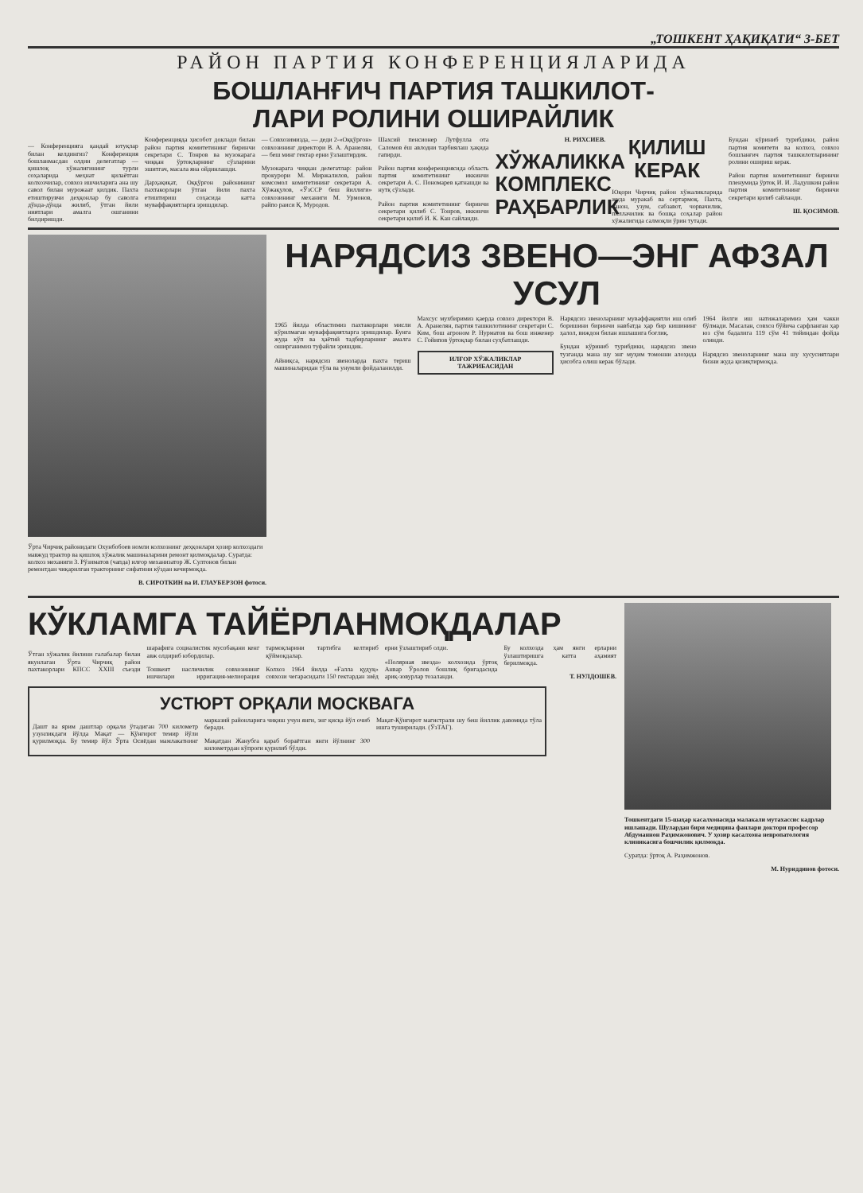„ТОШКЕНТ ҲАҚИҚАТИ“ 3-БЕТ
РАЙОН ПАРТИЯ КОНФЕРЕНЦИЯЛАРИДА
БОШЛАНҒИЧ ПАРТИЯ ТАШКИЛОТ-
ЛАРИ РОЛИНИ ОШИРАЙЛИК
— Конференцияга қандай ютуқлар билан келдингиз? Конференция бошланмасдан олдин делегатлар — қишлоқ хўжалигининг турли соҳаларида меҳнат қилаётган колхозчилар, совхоз ишчиларига ана шу савол билан мурожаат қилдик. Пахта етиштирувчи деҳқонлар бу саволга дўнда-дўнда жилиб, ўтган йили ниятлари амалга ошганини билдиришди.
Конференцияда ҳисобот доклади билан район партия комитетининг биринчи секретари С. Тонров ва музокарага чиққан ўртоқларнинг сўзларини эшитгач, масала яна ойдинлашди.
Дарҳақиқат, Оққўрғон районининг пахтакорлари ўтган йили пахта етиштириш соҳасида катта муваффақиятларга эришдилар.
— Совхозимизда, — деди 2-«Оққўрғон» совхозининг директори В. А. Аранелян, — беш минг гектар ерни ўзлаштирдик.
Музокарага чиққан делегатлар: район прокурори М. Миржалилов, район комсомол комитетининг секретари А. Хўжақулов, «ЎзССР беш йиллиги» совхозининг механиги М. Урмонов, райпо раиси Қ. Муродов.
Шахсий пенсионер Лутфулла ота Саломов ёш авлодни тарбиялаш ҳақида гапирди.
Район партия конференциясида область партия комитетининг иккинчи секретари А. С. Пономарев қатнашди ва нутқ сўзлади.
Район партия комитетининг биринчи секретари қилиб С. Тонров, иккинчи секретари қилиб И. К. Кан сайланди.
Н. РИХСИЕВ.
ХЎЖАЛИККА КОМПЛЕКС РАҲБАРЛИК ҚИЛИШ КЕРАК
Юқори Чирчиқ район хўжаликларида жуда муракаб ва сертармоқ. Пахта, канон, узум, сабзавот, чорвачилик, пиллачилик ва бошқа соҳалар район хўжалигида салмоқли ўрин тутади.
Бундан кўриниб турибдики, район партия комитети ва колхоз, совхоз бошланғич партия ташкилотларининг ролини ошириш керак.
Район партия комитетининг биринчи пленумида ўртоқ И. И. Ладушкин район партия комитетининг биринчи секретари қилиб сайланди.
Ш. ҚОСИМОВ.
Ўрта Чирчиқ районидаги Охунбобоев номли колхознинг деҳқонлари ҳозир колхоздаги мавжуд трактор ва қишлоқ хўжалик машиналарини ремонт қилмоқдалар. Суратда: колхоз механиги З. Рўзиматов (чапда) илғор механизатор Ж. Султонов билан ремонтдан чиқарилган тракторнинг сифатини кўздан кечирмоқда.
В. СИРОТКИН ва И. ГЛАУБЕРЗОН фотоси.
НАРЯДСИЗ ЗВЕНО—ЭНГ АФЗАЛ УСУЛ
1965 йилда областимиз пахтакорлари мисли кўрилмаган муваффақиятларга эришдилар. Бунга жуда кўп ва ҳаётий тадбирларнинг амалга оширганимиз туфайли эришдик.
Айниқса, нарядсиз звеноларда пахта териш машиналаридан тўла ва унумли фойдаланилди.
Махсус мухбиримиз қаерда совхоз директори В. А. Аранелян, партия ташкилотининг секретари С. Ким, бош агроном Р. Нурматов ва бош инженер С. Гойипов ўртоқлар билан суҳбатлашди.
ИЛҒОР ХЎЖАЛИКЛАР ТАЖРИБАСИДАН
Нарядсиз звеноларнинг муваффақиятли иш олиб боришини биринчи навбатда ҳар бир кишининг ҳалол, виждон билан ишлашига боғлиқ.
Бундан кўриниб турибдики, нарядсиз звено тузганда мана шу энг муҳим томонни алоҳида ҳисобга олиш керак бўлади.
1964 йилги иш натижаларимиз ҳам чакки бўлмади. Масалан, совхоз бўйича сарфланган ҳар юз сўм бадалига 119 сўм 41 тийиндан фойда олинди.
Нарядсиз звеноларнинг мана шу хусусиятлари бизни жуда қизиқтирмоқда.
КЎКЛАМГА ТАЙЁРЛАНМОҚДАЛАР
Ўтган хўжалик йилини галабалар билан якунлаган Ўрта Чирчиқ район пахтакорлари КПСС XXIII съезди шарафига социалистик мусобақани кенг авж олдириб юбордилар.
Тошкент насличилик совхозининг ишчилари ирригация-мелиорация тармоқларини тартибга келтириб қўймоқдалар.
Колхоз 1964 йилда «Ғалла қудуқ» совхози чегарасидаги 150 гектардан зиёд ерни ўзлаштириб олди.
«Полярная звезда» колхозида ўртоқ Анвар Ўролов бошлиқ бригадасида ариқ-зовурлар тозаланди.
Бу колхозда ҳам янги ерларни ўзлаштиришга катта аҳамият берилмоқда.
Т. НУЛДОШЕВ.
УСТЮРТ ОРҚАЛИ МОСКВАГА
Дашт ва ярим даштлар орқали ўтадиган 700 километр узунликдаги йўлда Мақат — Қўнғирот темир йўли қурилмоқда. Бу темир йўл Ўрта Осиёдан мамлакатнинг марказий районларига чиқиш учун янги, энг қисқа йўл очиб беради.
Мақатдан Жанубга қараб бораётган янги йўлнинг 300 километрдан кўпроғи қурилиб бўлди.
Мақат-Қўнғирот магистрали шу беш йиллик давомида тўла ишга туширилади. (ЎзТАГ).
Тошкентдаги 15-шаҳар касалхонасида малакали мутахассис кадрлар ишлашади. Шулардан бири медицина фанлари доктори профессор Абдуманнон Раҳимжонович. У ҳозир касалхона невропатология клиникасига бошчилик қилмоқда.
Суратда: ўртоқ А. Раҳимжонов.
М. Нуриддинов фотоси.